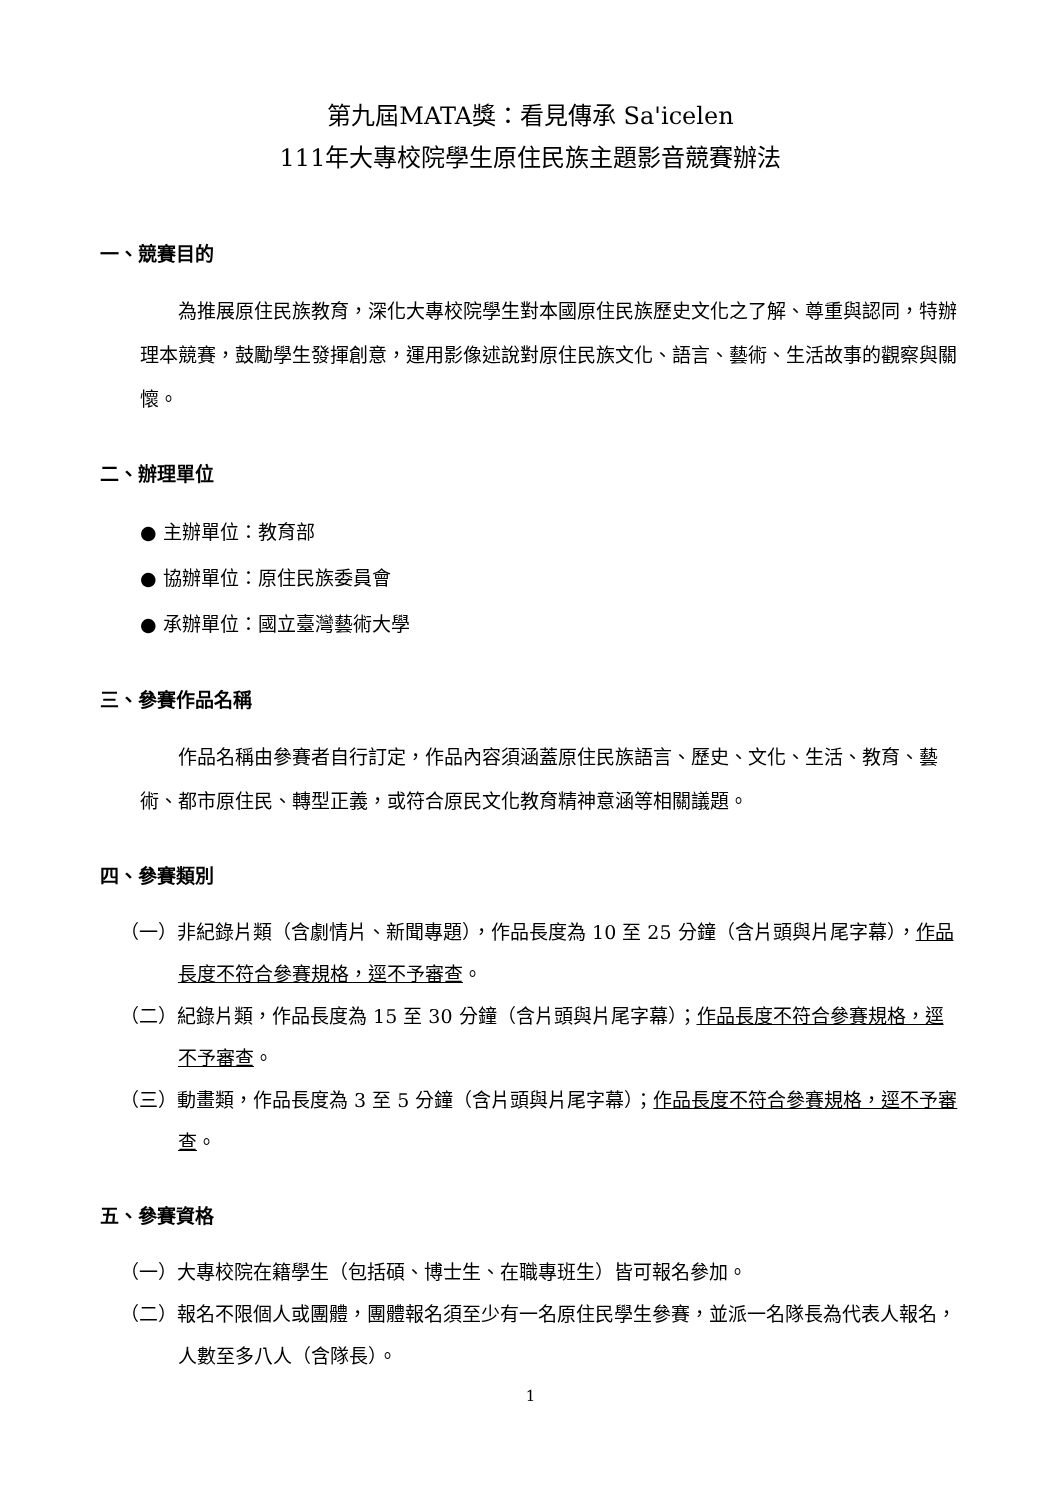第九屆MATA獎：看見傳承 Sa'icelen
111年大專校院學生原住民族主題影音競賽辦法
一、競賽目的
為推展原住民族教育，深化大專校院學生對本國原住民族歷史文化之了解、尊重與認同，特辦理本競賽，鼓勵學生發揮創意，運用影像述說對原住民族文化、語言、藝術、生活故事的觀察與關懷。
二、辦理單位
● 主辦單位：教育部
● 協辦單位：原住民族委員會
● 承辦單位：國立臺灣藝術大學
三、參賽作品名稱
作品名稱由參賽者自行訂定，作品內容須涵蓋原住民族語言、歷史、文化、生活、教育、藝術、都市原住民、轉型正義，或符合原民文化教育精神意涵等相關議題。
四、參賽類別
（一）非紀錄片類（含劇情片、新聞專題），作品長度為 10 至 25 分鐘（含片頭與片尾字幕），作品長度不符合參賽規格，逕不予審查。
（二）紀錄片類，作品長度為 15 至 30 分鐘（含片頭與片尾字幕）；作品長度不符合參賽規格，逕不予審查。
（三）動畫類，作品長度為 3 至 5 分鐘（含片頭與片尾字幕）；作品長度不符合參賽規格，逕不予審查。
五、參賽資格
（一）大專校院在籍學生（包括碩、博士生、在職專班生）皆可報名參加。
（二）報名不限個人或團體，團體報名須至少有一名原住民學生參賽，並派一名隊長為代表人報名，人數至多八人（含隊長）。
1